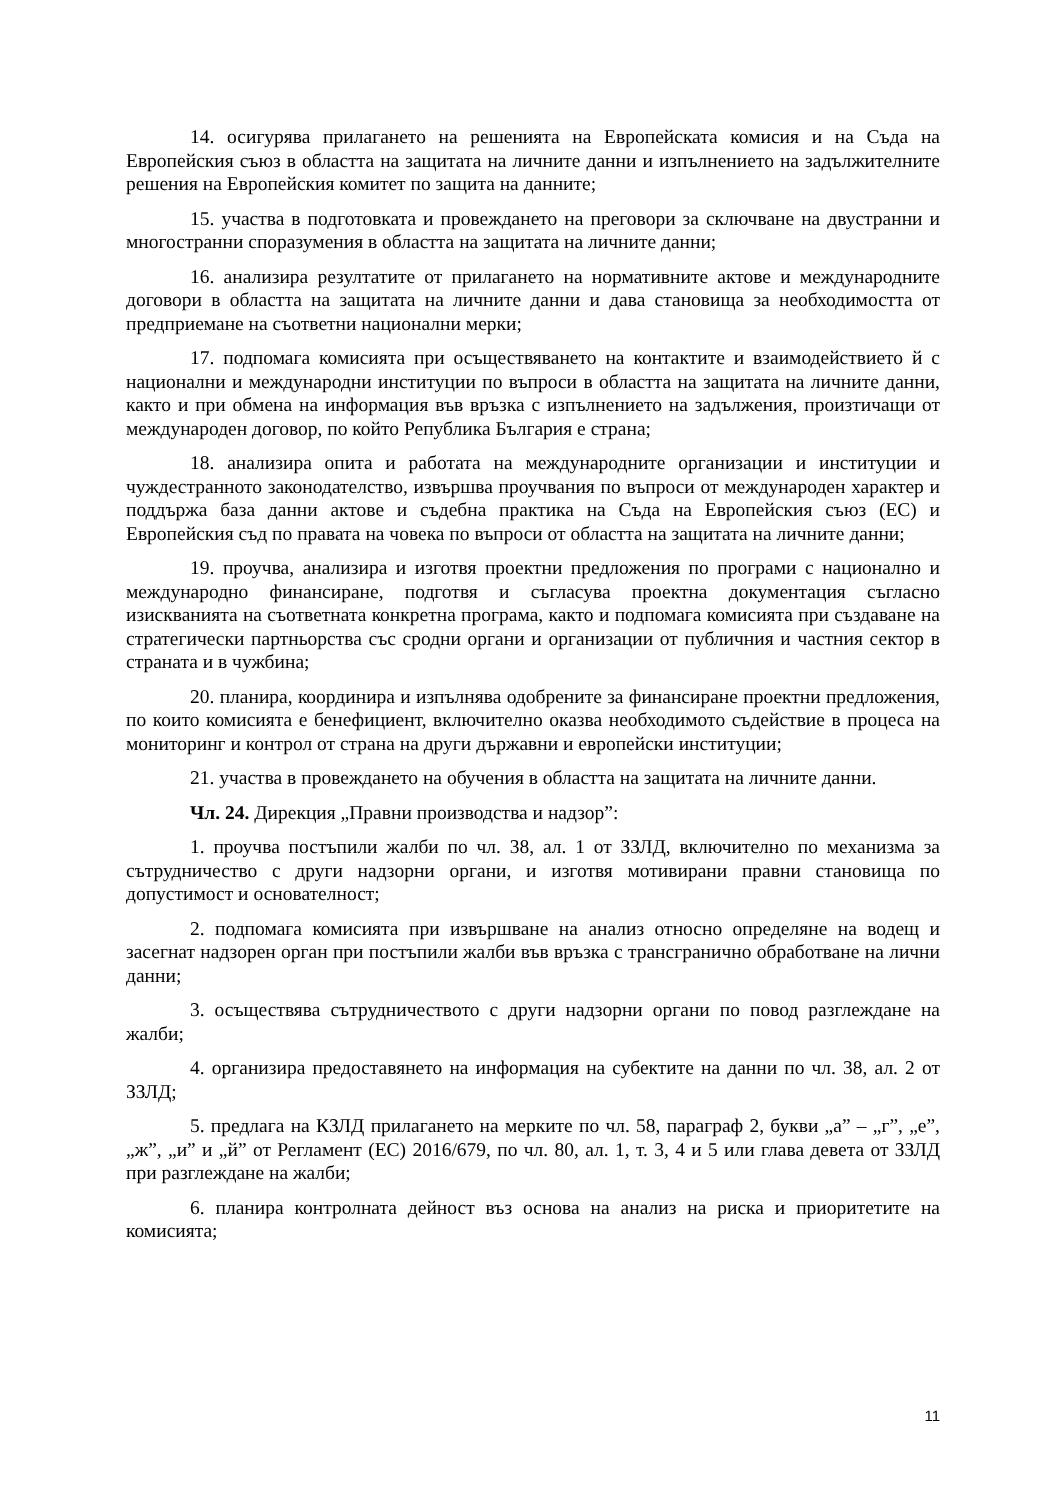14. осигурява прилагането на решенията на Европейската комисия и на Съда на Европейския съюз в областта на защитата на личните данни и изпълнението на задължителните решения на Европейския комитет по защита на данните;
15. участва в подготовката и провеждането на преговори за сключване на двустранни и многостранни споразумения в областта на защитата на личните данни;
16. анализира резултатите от прилагането на нормативните актове и международните договори в областта на защитата на личните данни и дава становища за необходимостта от предприемане на съответни национални мерки;
17. подпомага комисията при осъществяването на контактите и взаимодействието й с национални и международни институции по въпроси в областта на защитата на личните данни, както и при обмена на информация във връзка с изпълнението на задължения, произтичащи от международен договор, по който Република България е страна;
18. анализира опита и работата на международните организации и институции и чуждестранното законодателство, извършва проучвания по въпроси от международен характер и поддържа база данни актове и съдебна практика на Съда на Европейския съюз (ЕС) и Европейския съд по правата на човека по въпроси от областта на защитата на личните данни;
19. проучва, анализира и изготвя проектни предложения по програми с национално и международно финансиране, подготвя и съгласува проектна документация съгласно изискванията на съответната конкретна програма, както и подпомага комисията при създаване на стратегически партньорства със сродни органи и организации от публичния и частния сектор в страната и в чужбина;
20. планира, координира и изпълнява одобрените за финансиране проектни предложения, по които комисията е бенефициент, включително оказва необходимото съдействие в процеса на мониторинг и контрол от страна на други държавни и европейски институции;
21. участва в провеждането на обучения в областта на защитата на личните данни.
Чл. 24. Дирекция „Правни производства и надзор”:
1. проучва постъпили жалби по чл. 38, ал. 1 от ЗЗЛД, включително по механизма за сътрудничество с други надзорни органи, и изготвя мотивирани правни становища по допустимост и основателност;
2. подпомага комисията при извършване на анализ относно определяне на водещ и засегнат надзорен орган при постъпили жалби във връзка с трансгранично обработване на лични данни;
3. осъществява сътрудничеството с други надзорни органи по повод разглеждане на жалби;
4. организира предоставянето на информация на субектите на данни по чл. 38, ал. 2 от ЗЗЛД;
5. предлага на КЗЛД прилагането на мерките по чл. 58, параграф 2, букви „а” – „г”, „е”, „ж”, „и” и „й” от Регламент (ЕС) 2016/679, по чл. 80, ал. 1, т. 3, 4 и 5 или глава девета от ЗЗЛД при разглеждане на жалби;
6. планира контролната дейност въз основа на анализ на риска и приоритетите на комисията;
11